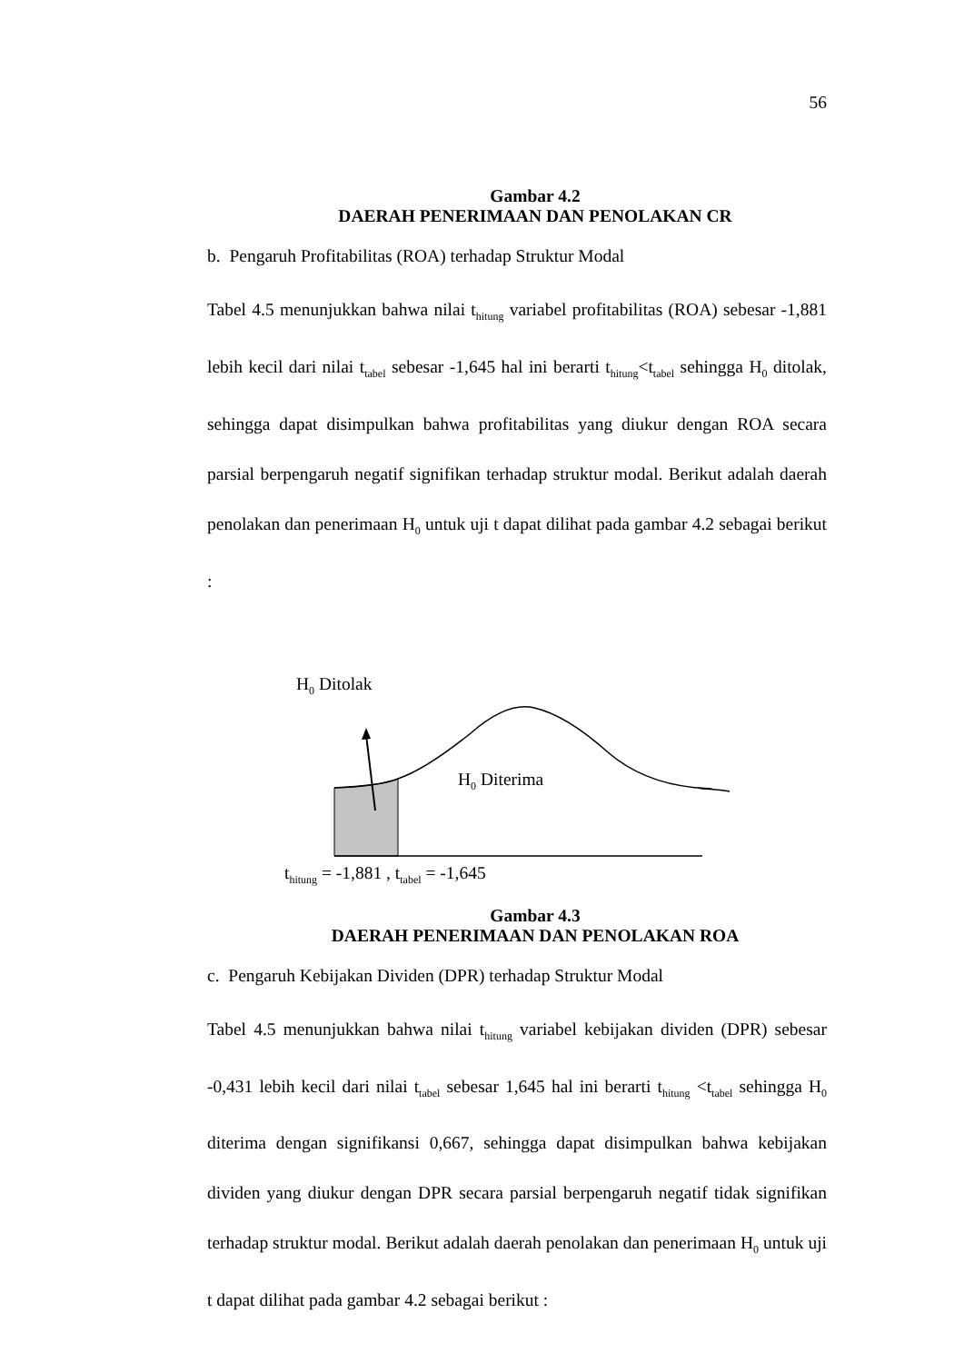56
Gambar 4.2
DAERAH PENERIMAAN DAN PENOLAKAN CR
b. Pengaruh Profitabilitas (ROA) terhadap Struktur Modal
Tabel 4.5 menunjukkan bahwa nilai t<sub>hitung</sub> variabel profitabilitas (ROA) sebesar -1,881 lebih kecil dari nilai t<sub>tabel</sub> sebesar -1,645 hal ini berarti t<sub>hitung</sub><t<sub>tabel</sub> sehingga H<sub>0</sub> ditolak, sehingga dapat disimpulkan bahwa profitabilitas yang diukur dengan ROA secara parsial berpengaruh negatif signifikan terhadap struktur modal. Berikut adalah daerah penolakan dan penerimaan H<sub>0</sub> untuk uji t dapat dilihat pada gambar 4.2 sebagai berikut :
H<sub>0</sub> Ditolak
H<sub>0</sub> Diterima
t<sub>hitung</sub> = -1,881 , t<sub>tabel</sub> = -1,645
Gambar 4.3
DAERAH PENERIMAAN DAN PENOLAKAN ROA
c. Pengaruh Kebijakan Dividen (DPR) terhadap Struktur Modal
Tabel 4.5 menunjukkan bahwa nilai t<sub>hitung</sub> variabel kebijakan dividen (DPR) sebesar -0,431 lebih kecil dari nilai t<sub>tabel</sub> sebesar 1,645 hal ini berarti t<sub>hitung</sub> <t<sub>tabel</sub> sehingga H<sub>0</sub> diterima dengan signifikansi 0,667, sehingga dapat disimpulkan bahwa kebijakan dividen yang diukur dengan DPR secara parsial berpengaruh negatif tidak signifikan terhadap struktur modal. Berikut adalah daerah penolakan dan penerimaan H<sub>0</sub> untuk uji t dapat dilihat pada gambar 4.2 sebagai berikut :